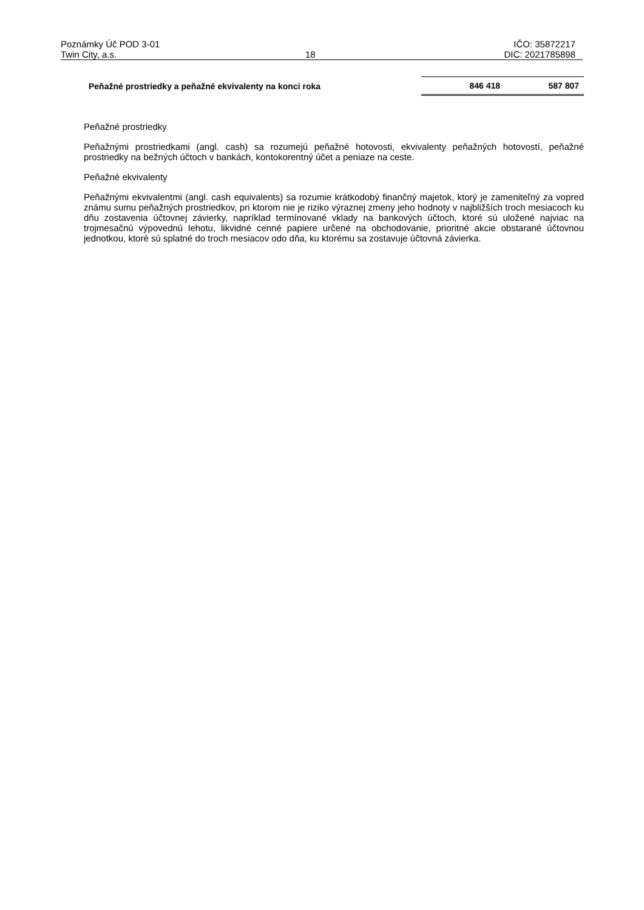Poznámky Úč POD 3-01 IČO: 35872217
Twin City, a.s. 18 DIC: 2021785898
| Peňažné prostriedky a peňažné ekvivalenty na konci roka | 846 418 | 587 807 |
Peňažné prostriedky
Peňažnými prostriedkami (angl. cash) sa rozumejú peňažné hotovosti, ekvivalenty peňažných hotovostí, peňažné prostriedky na bežných účtoch v bankách, kontokorentný účet a peniaze na ceste.
Peňažné ekvivalenty
Peňažnými ekvivalentmi (angl. cash equivalents) sa rozumie krátkodobý finančný majetok, ktorý je zameniteľný za vopred známu sumu peňažných prostriedkov, pri ktorom nie je riziko výraznej zmeny jeho hodnoty v najbližších troch mesiacoch ku dňu zostavenia účtovnej závierky, napríklad termínované vklady na bankových účtoch, ktoré sú uložené najviac na trojmesačnú výpovednú lehotu, likvidné cenné papiere určené na obchodovanie, prioritné akcie obstarané účtovnou jednotkou, ktoré sú splatné do troch mesiacov odo dňa, ku ktorému sa zostavuje účtovná závierka.